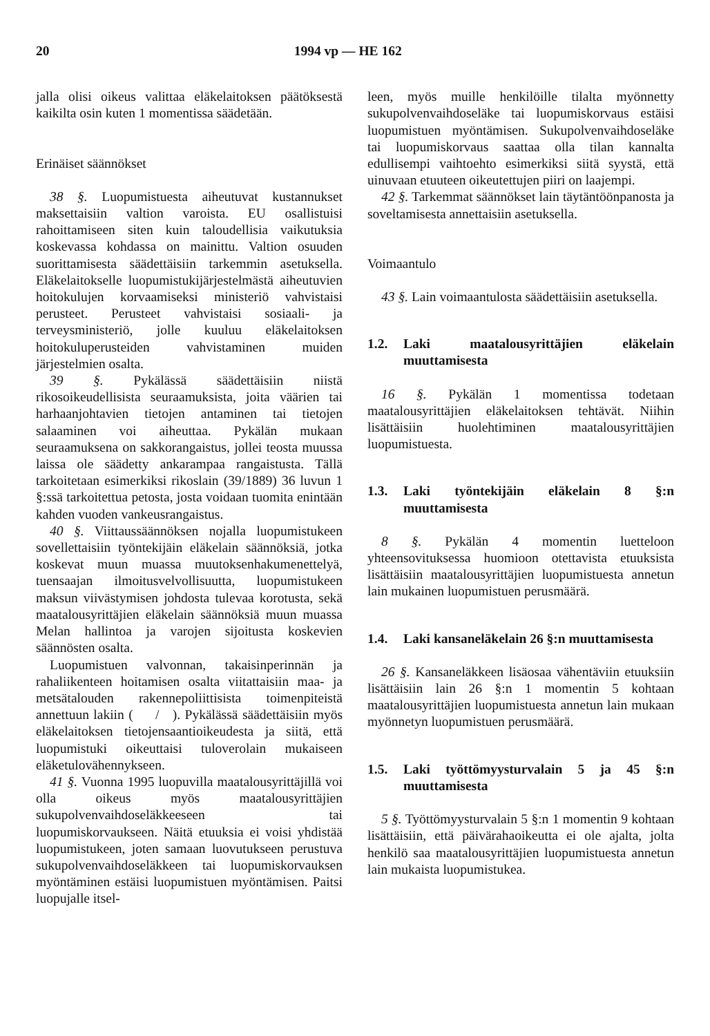20 1994 vp — HE 162
jalla olisi oikeus valittaa eläkelaitoksen päätöksestä kaikilta osin kuten 1 momentissa säädetään.
Erinäiset säännökset
38 §. Luopumistuesta aiheutuvat kustannukset maksettaisiin valtion varoista. EU osallistuisi rahoittamiseen siten kuin taloudellisia vaikutuksia koskevassa kohdassa on mainittu. Valtion osuuden suorittamisesta säädettäisiin tarkemmin asetuksella. Eläkelaitokselle luopumistukijärjestelmästä aiheutuvien hoitokulujen korvaamiseksi ministeriö vahvistaisi perusteet. Perusteet vahvistaisi sosiaali- ja terveysministeriö, jolle kuuluu eläkelaitoksen hoitokuluperusteiden vahvistaminen muiden järjestelmien osalta.
39 §. Pykälässä säädettäisiin niistä rikosoikeudellisista seuraamuksista, joita väärien tai harhaanjohtavien tietojen antaminen tai tietojen salaaminen voi aiheuttaa. Pykälän mukaan seuraamuksena on sakkorangaistus, jollei teosta muussa laissa ole säädetty ankarampaa rangaistusta. Tällä tarkoitetaan esimerkiksi rikoslain (39/1889) 36 luvun 1 §:ssä tarkoitettua petosta, josta voidaan tuomita enintään kahden vuoden vankeusrangaistus.
40 §. Viittaussäännöksen nojalla luopumistukeen sovellettaisiin työntekijäin eläkelain säännöksiä, jotka koskevat muun muassa muutoksenhakumenettelyä, tuensaajan ilmoitusvelvollisuutta, luopumistukeen maksun viivästymisen johdosta tulevaa korotusta, sekä maatalousyrittäjien eläkelain säännöksiä muun muassa Melan hallintoa ja varojen sijoitusta koskevien säännösten osalta.
Luopumistuen valvonnan, takaisinperinnän ja rahaliikenteen hoitamisen osalta viitattaisiin maa- ja metsätalouden rakennepoliittisista toimenpiteistä annettuun lakiin ( / ). Pykälässä säädettäisiin myös eläkelaitoksen tietojensaantioikeudesta ja siitä, että luopumistuki oikeuttaisi tuloverolain mukaiseen eläketulovähennykseen.
41 §. Vuonna 1995 luopuvilla maatalousyrittäjillä voi olla oikeus myös maatalousyrittäjien sukupolvenvaihdoseläkkeeseen tai luopumiskorvaukseen. Näitä etuuksia ei voisi yhdistää luopumistukeen, joten samaan luovutukseen perustuva sukupolvenvaihdoseläkkeen tai luopumiskorvauksen myöntäminen estäisi luopumistuen myöntämisen. Paitsi luopujalle itsel-
leen, myös muille henkilöille tilalta myönnetty sukupolvenvaihdoseläke tai luopumiskorvaus estäisi luopumistuen myöntämisen. Sukupolvenvaihdoseläke tai luopumiskorvaus saattaa olla tilan kannalta edullisempi vaihtoehto esimerkiksi siitä syystä, että uinuvaan etuuteen oikeutettujen piiri on laajempi.
42 §. Tarkemmat säännökset lain täytäntöönpanosta ja soveltamisesta annettaisiin asetuksella.
Voimaantulo
43 §. Lain voimaantulosta säädettäisiin asetuksella.
1.2. Laki maatalousyrittäjien eläkelain muuttamisesta
16 §. Pykälän 1 momentissa todetaan maatalousyrittäjien eläkelaitoksen tehtävät. Niihin lisättäisiin huolehtiminen maatalousyrittäjien luopumistuesta.
1.3. Laki työntekijäin eläkelain 8 §:n muuttamisesta
8 §. Pykälän 4 momentin luetteloon yhteensovituksessa huomioon otettavista etuuksista lisättäisiin maatalousyrittäjien luopumistuesta annetun lain mukainen luopumistuen perusmäärä.
1.4. Laki kansaneläkelain 26 §:n muuttamisesta
26 §. Kansaneläkkeen lisäosaa vähentäviin etuuksiin lisättäisiin lain 26 §:n 1 momentin 5 kohtaan maatalousyrittäjien luopumistuesta annetun lain mukaan myönnetyn luopumistuen perusmäärä.
1.5. Laki työttömyysturvalain 5 ja 45 §:n muuttamisesta
5 §. Työttömyysturvalain 5 §:n 1 momentin 9 kohtaan lisättäisiin, että päivärahaoikeutta ei ole ajalta, jolta henkilö saa maatalousyrittäjien luopumistuesta annetun lain mukaista luopumistukea.